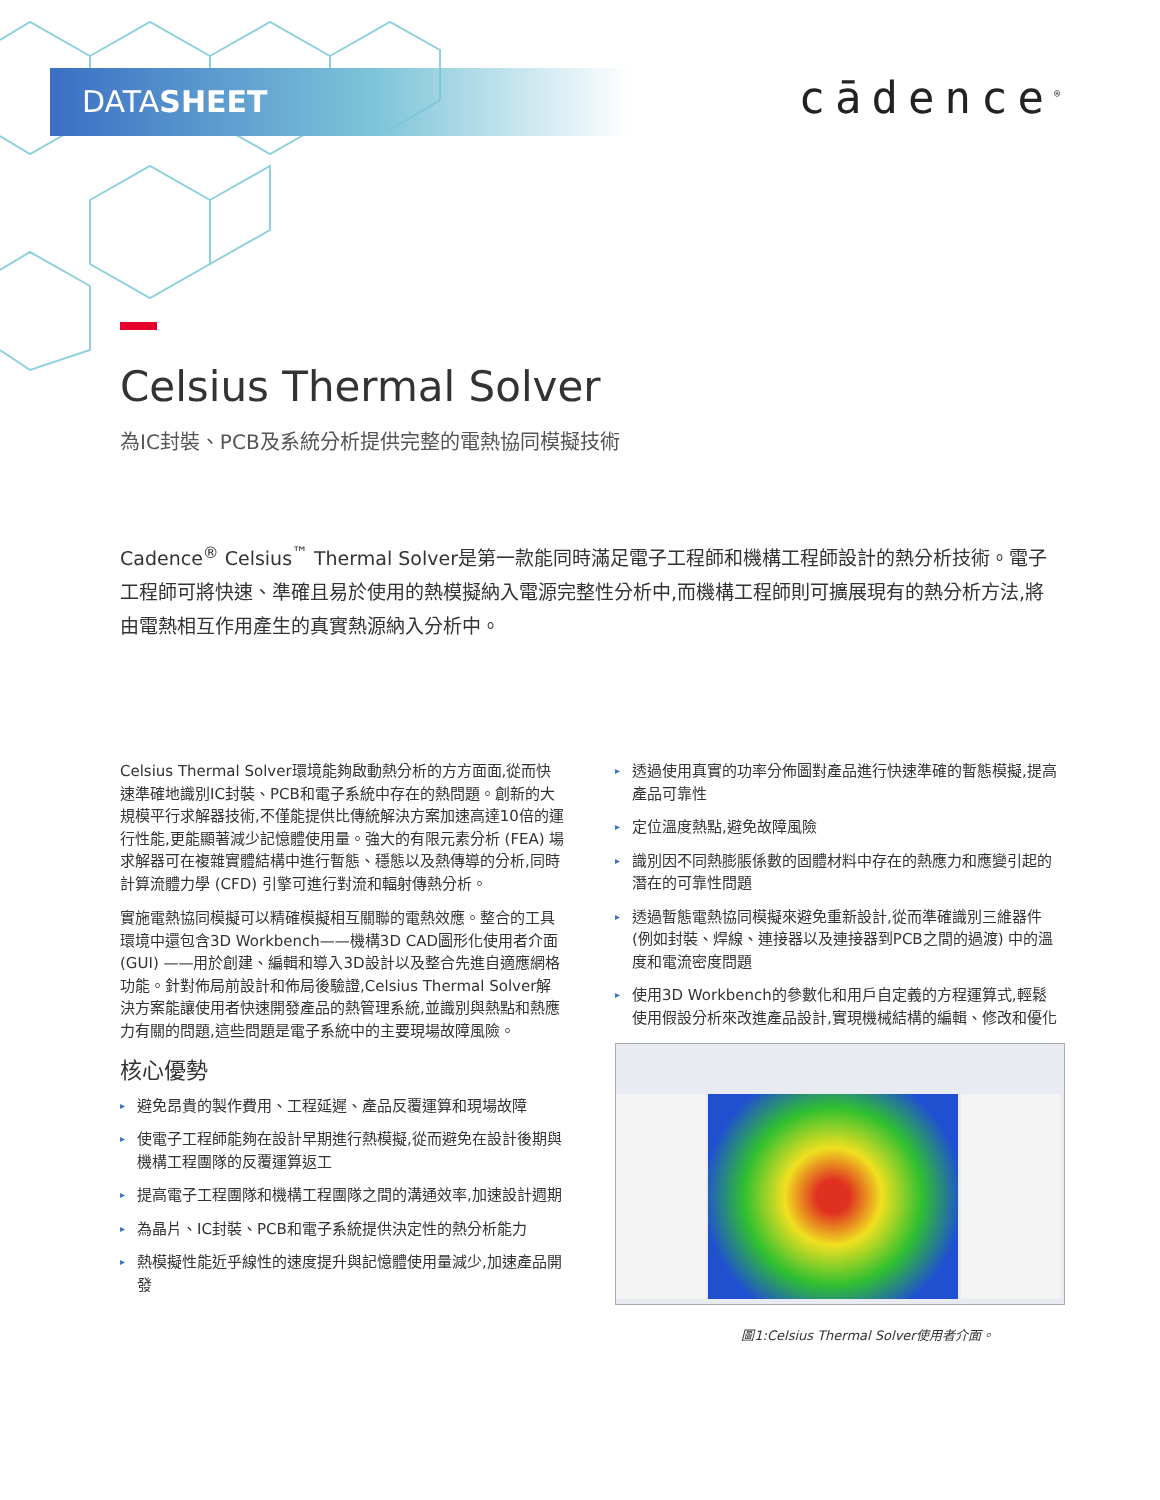DATASHEET cādence<sup>®</sup>
Celsius Thermal Solver
為IC封裝、PCB及系統分析提供完整的電熱協同模擬技術
Cadence<sup>®</sup> Celsius<sup>™</sup> Thermal Solver是第一款能同時滿足電子工程師和機構工程師設計的熱分析技術。電子工程師可將快速、準確且易於使用的熱模擬納入電源完整性分析中,而機構工程師則可擴展現有的熱分析方法,將由電熱相互作用產生的真實熱源納入分析中。
Celsius Thermal Solver環境能夠啟動熱分析的方方面面,從而快速準確地識別IC封裝、PCB和電子系統中存在的熱問題。創新的大規模平行求解器技術,不僅能提供比傳統解決方案加速高達10倍的運行性能,更能顯著減少記憶體使用量。強大的有限元素分析 (FEA) 場求解器可在複雜實體結構中進行暫態、穩態以及熱傳導的分析,同時計算流體力學 (CFD) 引擎可進行對流和輻射傳熱分析。
實施電熱協同模擬可以精確模擬相互關聯的電熱效應。整合的工具環境中還包含3D Workbench——機構3D CAD圖形化使用者介面 (GUI) ——用於創建、編輯和導入3D設計以及整合先進自適應網格功能。針對佈局前設計和佈局後驗證,Celsius Thermal Solver解決方案能讓使用者快速開發產品的熱管理系統,並識別與熱點和熱應力有關的問題,這些問題是電子系統中的主要現場故障風險。
核心優勢
▸ 避免昂貴的製作費用、工程延遲、產品反覆運算和現場故障
▸ 使電子工程師能夠在設計早期進行熱模擬,從而避免在設計後期與機構工程團隊的反覆運算返工
▸ 提高電子工程團隊和機構工程團隊之間的溝通效率,加速設計週期
▸ 為晶片、IC封裝、PCB和電子系統提供決定性的熱分析能力
▸ 熱模擬性能近乎線性的速度提升與記憶體使用量減少,加速產品開發
▸ 透過使用真實的功率分佈圖對產品進行快速準確的暫態模擬,提高產品可靠性
▸ 定位溫度熱點,避免故障風險
▸ 識別因不同熱膨脹係數的固體材料中存在的熱應力和應變引起的潛在的可靠性問題
▸ 透過暫態電熱協同模擬來避免重新設計,從而準確識別三維器件 (例如封裝、焊線、連接器以及連接器到PCB之間的過渡) 中的溫度和電流密度問題
▸ 使用3D Workbench的參數化和用戶自定義的方程運算式,輕鬆使用假設分析來改進產品設計,實現機械結構的編輯、修改和優化
圖1:Celsius Thermal Solver使用者介面。